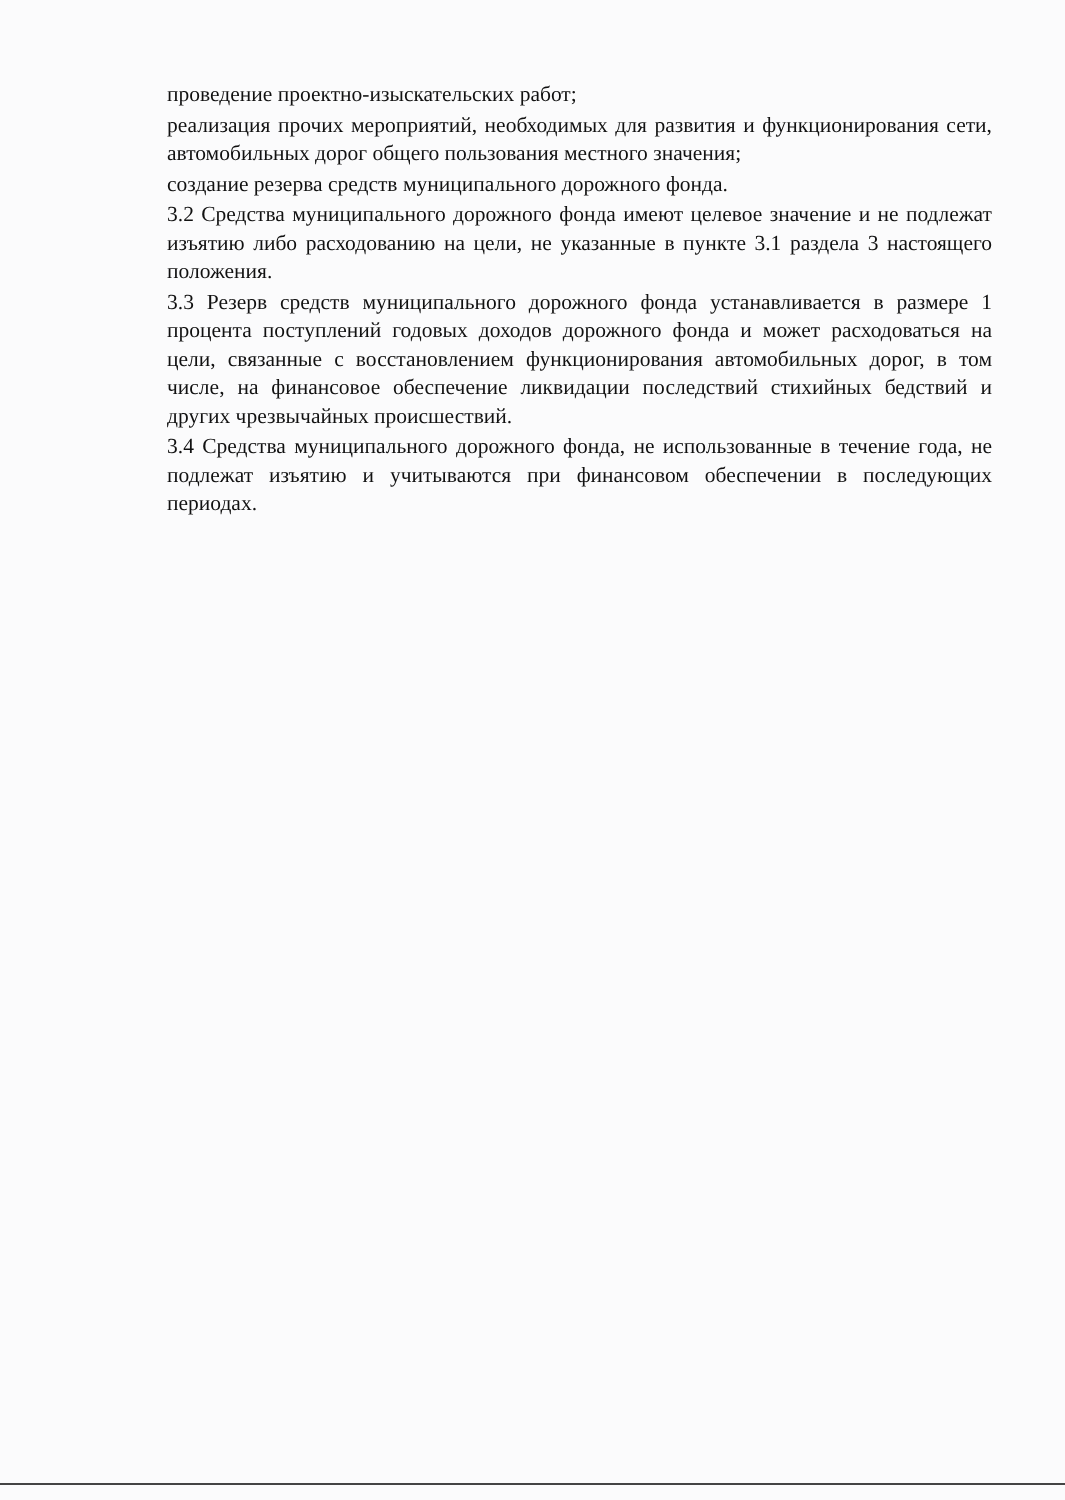проведение проектно-изыскательских работ;
реализация прочих мероприятий, необходимых для развития и функционирования сети, автомобильных дорог общего пользования местного значения;
создание резерва средств муниципального дорожного фонда.
3.2 Средства муниципального дорожного фонда имеют целевое значение и не подлежат изъятию либо расходованию на цели, не указанные в пункте 3.1 раздела 3 настоящего положения.
3.3 Резерв средств муниципального дорожного фонда устанавливается в размере 1 процента поступлений годовых доходов дорожного фонда и может расходоваться на цели, связанные с восстановлением функционирования автомобильных дорог, в том числе, на финансовое обеспечение ликвидации последствий стихийных бедствий и других чрезвычайных происшествий.
3.4 Средства муниципального дорожного фонда, не использованные в течение года, не подлежат изъятию и учитываются при финансовом обеспечении в последующих периодах.